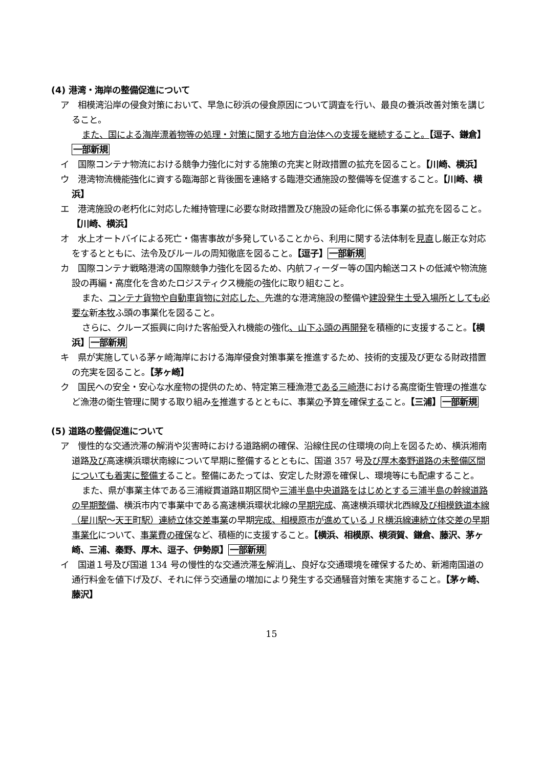(4) 港湾・海岸の整備促進について
ア　相模湾沿岸の侵食対策において、早急に砂浜の侵食原因について調査を行い、最良の養浜改善対策を講じること。
また、国による海岸漂着物等の処理・対策に関する地方自治体への支援を継続すること。【逗子、鎌倉】一部新規
イ　国際コンテナ物流における競争力強化に対する施策の充実と財政措置の拡充を図ること。【川崎、横浜】
ウ　港湾物流機能強化に資する臨海部と背後圏を連絡する臨港交通施設の整備等を促進すること。【川崎、横浜】
エ　港湾施設の老朽化に対応した維持管理に必要な財政措置及び施設の延命化に係る事業の拡充を図ること。【川崎、横浜】
オ　水上オートバイによる死亡・傷害事故が多発していることから、利用に関する法体制を見直し厳正な対応をするとともに、法令及びルールの周知徹底を図ること。【逗子】一部新規
カ　国際コンテナ戦略港湾の国際競争力強化を図るため、内航フィーダー等の国内輸送コストの低減や物流施設の再編・高度化を含めたロジスティクス機能の強化に取り組むこと。
また、コンテナ貨物や自動車貨物に対応した、先進的な港湾施設の整備や建設発生土受入場所としても必要な新本牧ふ頭の事業化を図ること。
さらに、クルーズ振興に向けた客船受入れ機能の強化、山下ふ頭の再開発を積極的に支援すること。【横浜】一部新規
キ　県が実施している茅ヶ崎海岸における海岸侵食対策事業を推進するため、技術的支援及び更なる財政措置の充実を図ること。【茅ヶ崎】
ク　国民への安全・安心な水産物の提供のため、特定第三種漁港である三崎港における高度衛生管理の推進など漁港の衛生管理に関する取り組みを推進するとともに、事業の予算を確保すること。【三浦】一部新規
(5) 道路の整備促進について
ア　慢性的な交通渋滞の解消や災害時における道路網の確保、沿線住民の住環境の向上を図るため、横浜湘南道路及び高速横浜環状南線について早期に整備するとともに、国道 357 号及び厚木秦野道路の未整備区間についても着実に整備すること。整備にあたっては、安定した財源を確保し、環境等にも配慮すること。
また、県が事業主体である三浦縦貫道路Ⅱ期区間や三浦半島中央道路をはじめとする三浦半島の幹線道路の早期整備、横浜市内で事業中である高速横浜環状北線の早期完成、高速横浜環状北西線及び相模鉄道本線（星川駅～天王町駅）連続立体交差事業の早期完成、相模原市が進めているＪＲ横浜線連続立体交差の早期事業化について、事業費の確保など、積極的に支援すること。【横浜、相模原、横須賀、鎌倉、藤沢、茅ヶ崎、三浦、秦野、厚木、逗子、伊勢原】一部新規
イ　国道１号及び国道 134 号の慢性的な交通渋滞を解消し、良好な交通環境を確保するため、新湘南国道の通行料金を値下げ及び、それに伴う交通量の増加により発生する交通騒音対策を実施すること。【茅ヶ崎、藤沢】
15